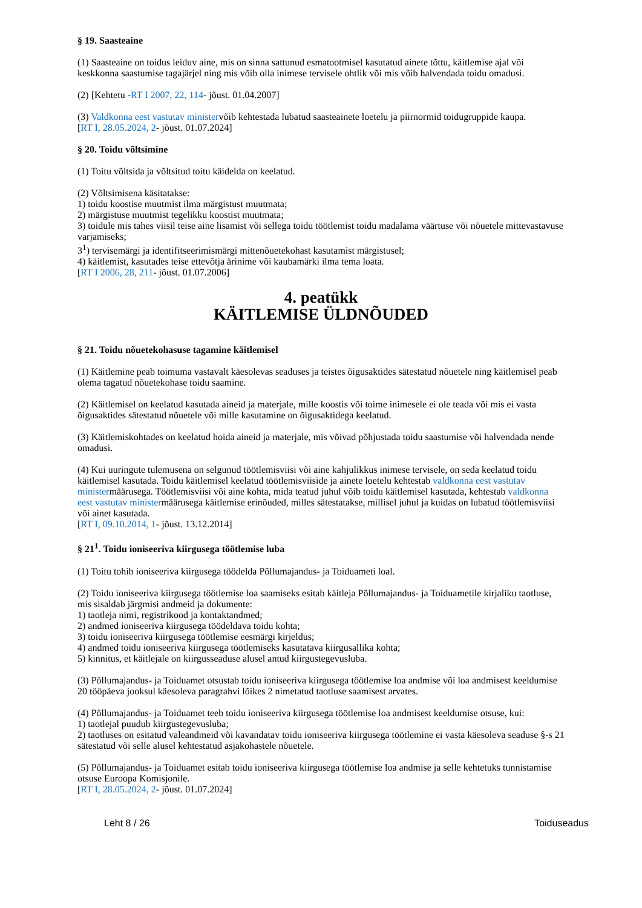§ 19. Saasteaine
(1) Saasteaine on toidus leiduv aine, mis on sinna sattunud esmatootmisel kasutatud ainete tõttu, käitlemise ajal või keskkonna saastumise tagajärjel ning mis võib olla inimese tervisele ohtlik või mis võib halvendada toidu omadusi.
(2) [Kehtetu -RT I 2007, 22, 114- jõust. 01.04.2007]
(3) Valdkonna eest vastutav ministervõib kehtestada lubatud saasteainete loetelu ja piirnormid toidugruppide kaupa.
[RT I, 28.05.2024, 2- jõust. 01.07.2024]
§ 20. Toidu võltsimine
(1) Toitu võltsida ja võltsitud toitu käidelda on keelatud.
(2) Võltsimisena käsitatakse:
1) toidu koostise muutmist ilma märgistust muutmata;
2) märgistuse muutmist tegelikku koostist muutmata;
3) toidule mis tahes viisil teise aine lisamist või sellega toidu töötlemist toidu madalama väärtuse või nõuetele mittevastavuse varjamiseks;
3<sup>1</sup>) tervisemärgi ja identifitseerimismärgi mittenõuetekohast kasutamist märgistusel;
4) käitlemist, kasutades teise ettevõtja ärinime või kaubamärki ilma tema loata.
[RT I 2006, 28, 211- jõust. 01.07.2006]
4. peatükk
KÄITLEMISE ÜLDNÕUDED
§ 21. Toidu nõuetekohasuse tagamine käitlemisel
(1) Käitlemine peab toimuma vastavalt käesolevas seaduses ja teistes õigusaktides sätestatud nõuetele ning käitlemisel peab olema tagatud nõuetekohase toidu saamine.
(2) Käitlemisel on keelatud kasutada aineid ja materjale, mille koostis või toime inimesele ei ole teada või mis ei vasta õigusaktides sätestatud nõuetele või mille kasutamine on õigusaktidega keelatud.
(3) Käitlemiskohtades on keelatud hoida aineid ja materjale, mis võivad põhjustada toidu saastumise või halvendada nende omadusi.
(4) Kui uuringute tulemusena on selgunud töötlemisviisi või aine kahjulikkus inimese tervisele, on seda keelatud toidu käitlemisel kasutada. Toidu käitlemisel keelatud töötlemisviiside ja ainete loetelu kehtestab valdkonna eest vastutav ministermäärusega. Töötlemisviisi või aine kohta, mida teatud juhul võib toidu käitlemisel kasutada, kehtestab valdkonna eest vastutav ministermäärusega käitlemise erinõuded, milles sätestatakse, millisel juhul ja kuidas on lubatud töötlemisviisi või ainet kasutada.
[RT I, 09.10.2014, 1- jõust. 13.12.2014]
§ 21<sup>1</sup>. Toidu ioniseeriva kiirgusega töötlemise luba
(1) Toitu tohib ioniseeriva kiirgusega töödelda Põllumajandus- ja Toiduameti loal.
(2) Toidu ioniseeriva kiirgusega töötlemise loa saamiseks esitab käitleja Põllumajandus- ja Toiduametile kirjaliku taotluse, mis sisaldab järgmisi andmeid ja dokumente:
1) taotleja nimi, registrikood ja kontaktandmed;
2) andmed ioniseeriva kiirgusega töödeldava toidu kohta;
3) toidu ioniseeriva kiirgusega töötlemise eesmärgi kirjeldus;
4) andmed toidu ioniseeriva kiirgusega töötlemiseks kasutatava kiirgusallika kohta;
5) kinnitus, et käitlejale on kiirgusseaduse alusel antud kiirgustegevusluba.
(3) Põllumajandus- ja Toiduamet otsustab toidu ioniseeriva kiirgusega töötlemise loa andmise või loa andmisest keeldumise 20 tööpäeva jooksul käesoleva paragrahvi lõikes 2 nimetatud taotluse saamisest arvates.
(4) Põllumajandus- ja Toiduamet teeb toidu ioniseeriva kiirgusega töötlemise loa andmisest keeldumise otsuse, kui:
1) taotlejal puudub kiirgustegevusluba;
2) taotluses on esitatud valeandmeid või kavandatav toidu ioniseeriva kiirgusega töötlemine ei vasta käesoleva seaduse §-s 21 sätestatud või selle alusel kehtestatud asjakohastele nõuetele.
(5) Põllumajandus- ja Toiduamet esitab toidu ioniseeriva kiirgusega töötlemise loa andmise ja selle kehtetuks tunnistamise otsuse Euroopa Komisjonile.
[RT I, 28.05.2024, 2- jõust. 01.07.2024]
Leht 8 / 26 Toiduseadus